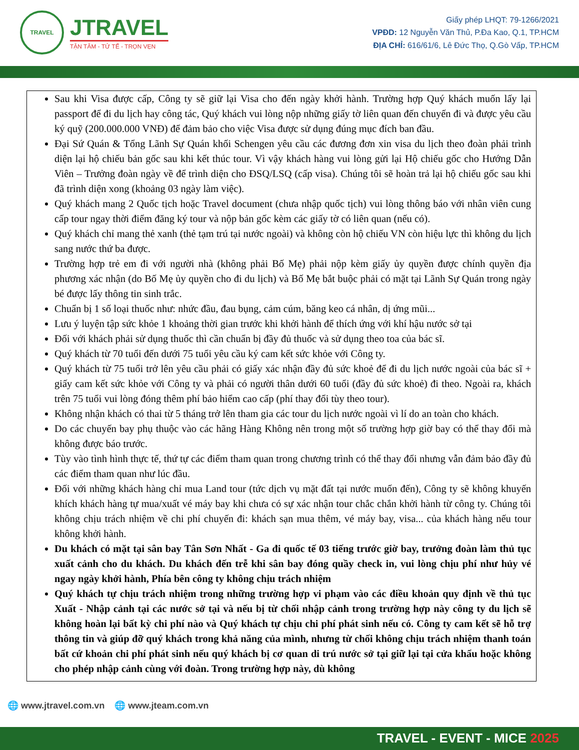TRAVEL
JTRAVEL
TẬN TÂM - TỬ TẾ - TRỌN VẸN
Giấy phép LHQT: 79-1266/2021
VPĐD: 12 Nguyễn Văn Thủ, P.Đa Kao, Q.1, TP.HCM
ĐỊA CHỈ: 616/61/6, Lê Đức Thọ, Q.Gò Vấp, TP.HCM
Sau khi Visa được cấp, Công ty sẽ giữ lại Visa cho đến ngày khởi hành. Trường hợp Quý khách muốn lấy lại passport để đi du lịch hay công tác, Quý khách vui lòng nộp những giấy tờ liên quan đến chuyến đi và được yêu cầu ký quỹ (200.000.000 VNĐ) để đảm bảo cho việc Visa được sử dụng đúng mục đích ban đầu.
Đại Sứ Quán & Tổng Lãnh Sự Quán khối Schengen yêu cầu các đương đơn xin visa du lịch theo đoàn phải trình diện lại hộ chiếu bản gốc sau khi kết thúc tour. Vì vậy khách hàng vui lòng gửi lại Hộ chiếu gốc cho Hướng Dẫn Viên – Trưởng đoàn ngày về để trình diện cho ĐSQ/LSQ (cấp visa). Chúng tôi sẽ hoàn trả lại hộ chiếu gốc sau khi đã trình diện xong (khoảng 03 ngày làm việc).
Quý khách mang 2 Quốc tịch hoặc Travel document (chưa nhập quốc tịch) vui lòng thông báo với nhân viên cung cấp tour ngay thời điểm đăng ký tour và nộp bản gốc kèm các giấy tờ có liên quan (nếu có).
Quý khách chỉ mang thẻ xanh (thẻ tạm trú tại nước ngoài) và không còn hộ chiếu VN còn hiệu lực thì không du lịch sang nước thứ ba được.
Trường hợp trẻ em đi với người nhà (không phải Bố Mẹ) phải nộp kèm giấy ủy quyền được chính quyền địa phương xác nhận (do Bố Mẹ ủy quyền cho đi du lịch) và Bố Mẹ bắt buộc phải có mặt tại Lãnh Sự Quán trong ngày bé được lấy thông tin sinh trắc.
Chuẩn bị 1 số loại thuốc như: nhức đầu, đau bụng, cảm cúm, băng keo cá nhân, dị ứng mũi...
Lưu ý luyện tập sức khỏe 1 khoảng thời gian trước khi khởi hành để thích ứng với khí hậu nước sở tại
Đối với khách phải sử dụng thuốc thì cần chuẩn bị đầy đủ thuốc và sử dụng theo toa của bác sĩ.
Quý khách từ 70 tuổi đến dưới 75 tuổi yêu cầu ký cam kết sức khỏe với Công ty.
Quý khách từ 75 tuổi trở lên yêu cầu phải có giấy xác nhận đầy đủ sức khoẻ để đi du lịch nước ngoài của bác sĩ + giấy cam kết sức khỏe với Công ty và phải có người thân dưới 60 tuổi (đầy đủ sức khoẻ) đi theo. Ngoài ra, khách trên 75 tuổi vui lòng đóng thêm phí bảo hiểm cao cấp (phí thay đổi tùy theo tour).
Không nhận khách có thai từ 5 tháng trở lên tham gia các tour du lịch nước ngoài vì lí do an toàn cho khách.
Do các chuyến bay phụ thuộc vào các hãng Hàng Không nên trong một số trường hợp giờ bay có thể thay đổi mà không được báo trước.
Tùy vào tình hình thực tế, thứ tự các điểm tham quan trong chương trình có thể thay đổi nhưng vẫn đảm bảo đầy đủ các điểm tham quan như lúc đầu.
Đối với những khách hàng chỉ mua Land tour (tức dịch vụ mặt đất tại nước muốn đến), Công ty sẽ không khuyến khích khách hàng tự mua/xuất vé máy bay khi chưa có sự xác nhận tour chắc chắn khởi hành từ công ty. Chúng tôi không chịu trách nhiệm về chi phí chuyến đi: khách sạn mua thêm, vé máy bay, visa... của khách hàng nếu tour không khởi hành.
Du khách có mặt tại sân bay Tân Sơn Nhất - Ga đi quốc tế 03 tiếng trước giờ bay, trưởng đoàn làm thủ tục xuất cảnh cho du khách. Du khách đến trễ khi sân bay đóng quầy check in, vui lòng chịu phí như hủy vé ngay ngày khởi hành, Phía bên công ty không chịu trách nhiệm
Quý khách tự chịu trách nhiệm trong những trường hợp vi phạm vào các điều khoản quy định về thủ tục Xuất - Nhập cảnh tại các nước sở tại và nếu bị từ chối nhập cảnh trong trường hợp này công ty du lịch sẽ không hoàn lại bất kỳ chi phí nào và Quý khách tự chịu chi phí phát sinh nếu có. Công ty cam kết sẽ hỗ trợ thông tin và giúp đỡ quý khách trong khả năng của mình, nhưng từ chối không chịu trách nhiệm thanh toán bất cứ khoản chi phí phát sinh nếu quý khách bị cơ quan di trú nước sở tại giữ lại tại cửa khẩu hoặc không cho phép nhập cảnh cùng với đoàn. Trong trường hợp này, dù không
🌐 www.jtravel.com.vn 🌐 www.jteam.com.vn
TRAVEL - EVENT - MICE 2025